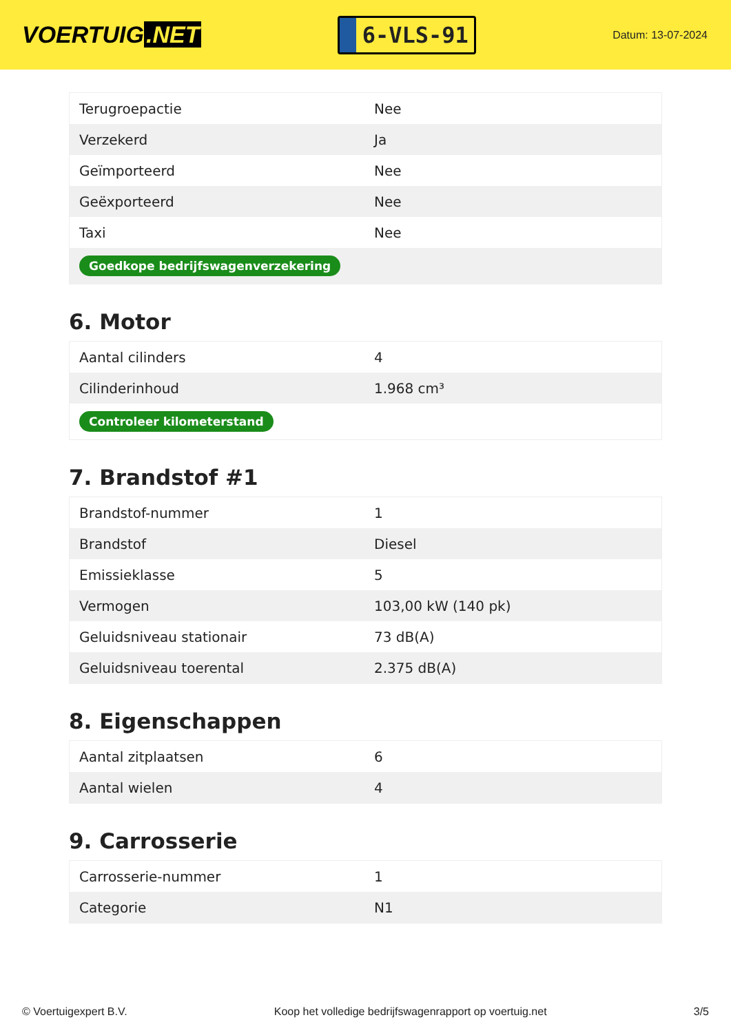VOERTUIG.NET
6-VLS-91
Datum: 13-07-2024
| Terugroepactie | Nee |
| Verzekerd | Ja |
| Geïmporteerd | Nee |
| Geëxporteerd | Nee |
| Taxi | Nee |
| Goedkope bedrijfswagenverzekering | |
6. Motor
| Aantal cilinders | 4 |
| Cilinderinhoud | 1.968 cm³ |
| Controleer kilometerstand | |
7. Brandstof #1
| Brandstof-nummer | 1 |
| Brandstof | Diesel |
| Emissieklasse | 5 |
| Vermogen | 103,00 kW (140 pk) |
| Geluidsniveau stationair | 73 dB(A) |
| Geluidsniveau toerental | 2.375 dB(A) |
8. Eigenschappen
| Aantal zitplaatsen | 6 |
| Aantal wielen | 4 |
9. Carrosserie
| Carrosserie-nummer | 1 |
| Categorie | N1 |
© Voertuigexpert B.V. Koop het volledige bedrijfswagenrapport op voertuig.net 3/5